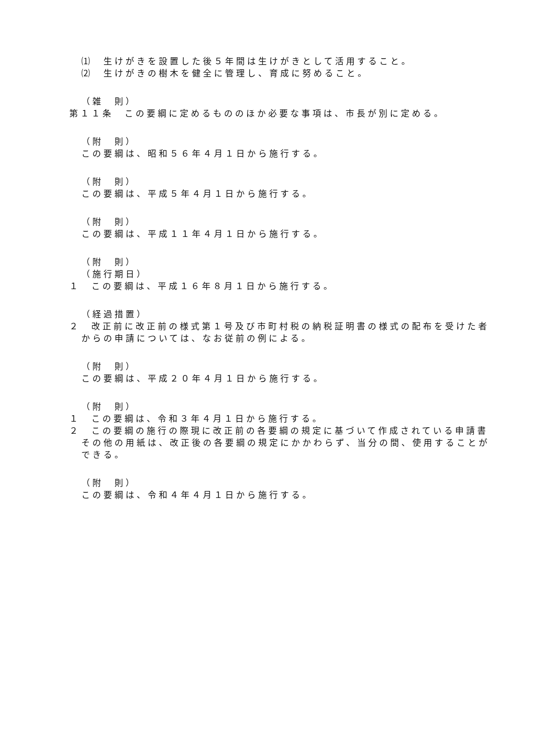⑴　生けがきを設置した後５年間は生けがきとして活用すること。
⑵　生けがきの樹木を健全に管理し、育成に努めること。
（雑　則）
第１１条　この要綱に定めるもののほか必要な事項は、市長が別に定める。
（附　則）
この要綱は、昭和５６年４月１日から施行する。
（附　則）
この要綱は、平成５年４月１日から施行する。
（附　則）
この要綱は、平成１１年４月１日から施行する。
（附　則）
（施行期日）
１　この要綱は、平成１６年８月１日から施行する。
（経過措置）
２　改正前に改正前の様式第１号及び市町村税の納税証明書の様式の配布を受けた者からの申請については、なお従前の例による。
（附　則）
この要綱は、平成２０年４月１日から施行する。
（附　則）
１　この要綱は、令和３年４月１日から施行する。
２　この要綱の施行の際現に改正前の各要綱の規定に基づいて作成されている申請書その他の用紙は、改正後の各要綱の規定にかかわらず、当分の間、使用することができる。
（附　則）
この要綱は、令和４年４月１日から施行する。